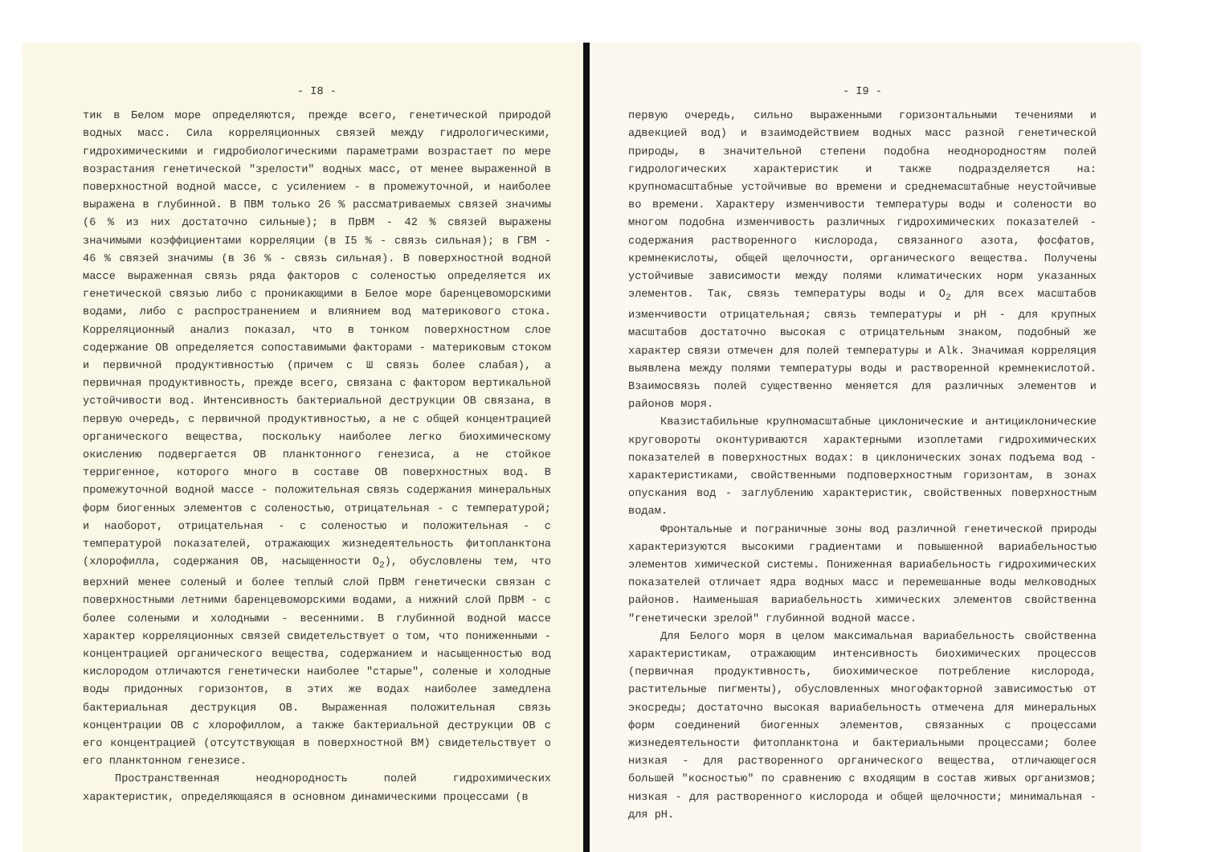- I8 -
тик в Белом море определяются, прежде всего, генетической природой водных масс. Сила корреляционных связей между гидрологическими, гидрохимическими и гидробиологическими параметрами возрастает по мере возрастания генетической "зрелости" водных масс, от менее выраженной в поверхностной водной массе, с усилением - в промежуточной, и наиболее выражена в глубинной. В ПВМ только 26 % рассматриваемых связей значимы (6 % из них достаточно сильные); в ПрВМ - 42 % связей выражены значимыми коэффициентами корреляции (в I5 % - связь сильная); в ГВМ - 46 % связей значимы (в 36 % - связь сильная). В поверхностной водной массе выраженная связь ряда факторов с соленостью определяется их генетической связью либо с проникающими в Белое море баренцевоморскими водами, либо с распространением и влиянием вод материкового стока. Корреляционный анализ показал, что в тонком поверхностном слое содержание ОВ определяется сопоставимыми факторами - материковым стоком и первичной продуктивностью (причем с Ш связь более слабая), а первичная продуктивность, прежде всего, связана с фактором вертикальной устойчивости вод. Интенсивность бактериальной деструкции ОВ связана, в первую очередь, с первичной продуктивностью, а не с общей концентрацией органического вещества, поскольку наиболее легко биохимическому окислению подвергается ОВ планктонного генезиса, а не стойкое терригенное, которого много в составе ОВ поверхностных вод. В промежуточной водной массе - положительная связь содержания минеральных форм биогенных элементов с соленостью, отрицательная - с температурой; и наоборот, отрицательная - с соленостью и положительная - с температурой показателей, отражающих жизнедеятельность фитопланктона (хлорофилла, содержания ОВ, насыщенности O<sub>2</sub>), обусловлены тем, что верхний менее соленый и более теплый слой ПрВМ генетически связан с поверхностными летними баренцевоморскими водами, а нижний слой ПрВМ - с более солеными и холодными - весенними. В глубинной водной массе характер корреляционных связей свидетельствует о том, что пониженными - концентрацией органического вещества, содержанием и насыщенностью вод кислородом отличаются генетически наиболее "старые", соленые и холодные воды придонных горизонтов, в этих же водах наиболее замедлена бактериальная деструкция ОВ. Выраженная положительная связь концентрации ОВ с хлорофиллом, а также бактериальной деструкции ОВ с его концентрацией (отсутствующая в поверхностной ВМ) свидетельствует о его планктонном генезисе.
Пространственная неоднородность полей гидрохимических характеристик, определяющаяся в основном динамическими процессами (в
- I9 -
первую очередь, сильно выраженными горизонтальными течениями и адвекцией вод) и взаимодействием водных масс разной генетической природы, в значительной степени подобна неоднородностям полей гидрологических характеристик и также подразделяется на: крупномасштабные устойчивые во времени и среднемасштабные неустойчивые во времени. Характеру изменчивости температуры воды и солености во многом подобна изменчивость различных гидрохимических показателей - содержания растворенного кислорода, связанного азота, фосфатов, кремнекислоты, общей щелочности, органического вещества. Получены устойчивые зависимости между полями климатических норм указанных элементов. Так, связь температуры воды и O<sub>2</sub> для всех масштабов изменчивости отрицательная; связь температуры и pH - для крупных масштабов достаточно высокая с отрицательным знаком, подобный же характер связи отмечен для полей температуры и Alk. Значимая корреляция выявлена между полями температуры воды и растворенной кремнекислотой. Взаимосвязь полей существенно меняется для различных элементов и районов моря.
Квазистабильные крупномасштабные циклонические и антициклонические круговороты оконтуриваются характерными изоплетами гидрохимических показателей в поверхностных водах: в циклонических зонах подъема вод - характеристиками, свойственными подповерхностным горизонтам, в зонах опускания вод - заглублению характеристик, свойственных поверхностным водам.
Фронтальные и пограничные зоны вод различной генетической природы характеризуются высокими градиентами и повышенной вариабельностью элементов химической системы. Пониженная вариабельность гидрохимических показателей отличает ядра водных масс и перемешанные воды мелководных районов. Наименьшая вариабельность химических элементов свойственна "генетически зрелой" глубинной водной массе.
Для Белого моря в целом максимальная вариабельность свойственна характеристикам, отражающим интенсивность биохимических процессов (первичная продуктивность, биохимическое потребление кислорода, растительные пигменты), обусловленных многофакторной зависимостью от экосреды; достаточно высокая вариабельность отмечена для минеральных форм соединений биогенных элементов, связанных с процессами жизнедеятельности фитопланктона и бактериальными процессами; более низкая - для растворенного органического вещества, отличающегося большей "косностью" по сравнению с входящим в состав живых организмов; низкая - для растворенного кислорода и общей щелочности; минимальная - для pH.